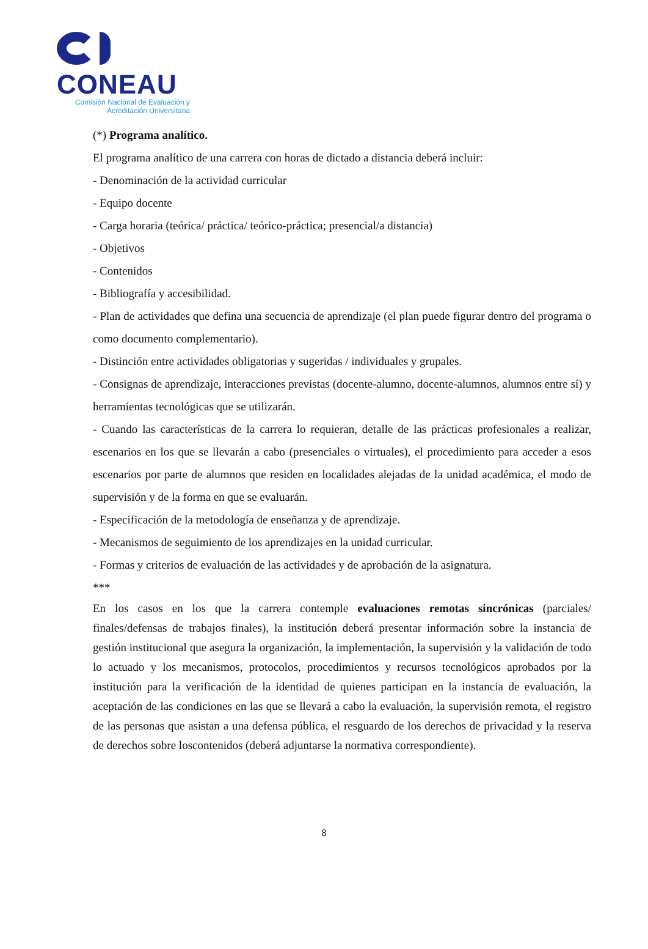CONEAU
Comisión Nacional de Evaluación y
Acreditación Universitaria
(*) Programa analítico.
El programa analítico de una carrera con horas de dictado a distancia deberá incluir:
- Denominación de la actividad curricular
- Equipo docente
- Carga horaria (teórica/ práctica/ teórico-práctica; presencial/a distancia)
- Objetivos
- Contenidos
- Bibliografía y accesibilidad.
- Plan de actividades que defina una secuencia de aprendizaje (el plan puede figurar dentro del programa o como documento complementario).
- Distinción entre actividades obligatorias y sugeridas / individuales y grupales.
- Consignas de aprendizaje, interacciones previstas (docente-alumno, docente-alumnos, alumnos entre sí) y herramientas tecnológicas que se utilizarán.
- Cuando las características de la carrera lo requieran, detalle de las prácticas profesionales a realizar, escenarios en los que se llevarán a cabo (presenciales o virtuales), el procedimiento para acceder a esos escenarios por parte de alumnos que residen en localidades alejadas de la unidad académica, el modo de supervisión y de la forma en que se evaluarán.
- Especificación de la metodología de enseñanza y de aprendizaje.
- Mecanismos de seguimiento de los aprendizajes en la unidad curricular.
- Formas y criterios de evaluación de las actividades y de aprobación de la asignatura.
***
En los casos en los que la carrera contemple evaluaciones remotas sincrónicas (parciales/ finales/defensas de trabajos finales), la institución deberá presentar información sobre la instancia de gestión institucional que asegura la organización, la implementación, la supervisión y la validación de todo lo actuado y los mecanismos, protocolos, procedimientos y recursos tecnológicos aprobados por la institución para la verificación de la identidad de quienes participan en la instancia de evaluación, la aceptación de las condiciones en las que se llevará a cabo la evaluación, la supervisión remota, el registro de las personas que asistan a una defensa pública, el resguardo de los derechos de privacidad y la reserva de derechos sobre loscontenidos (deberá adjuntarse la normativa correspondiente).
8